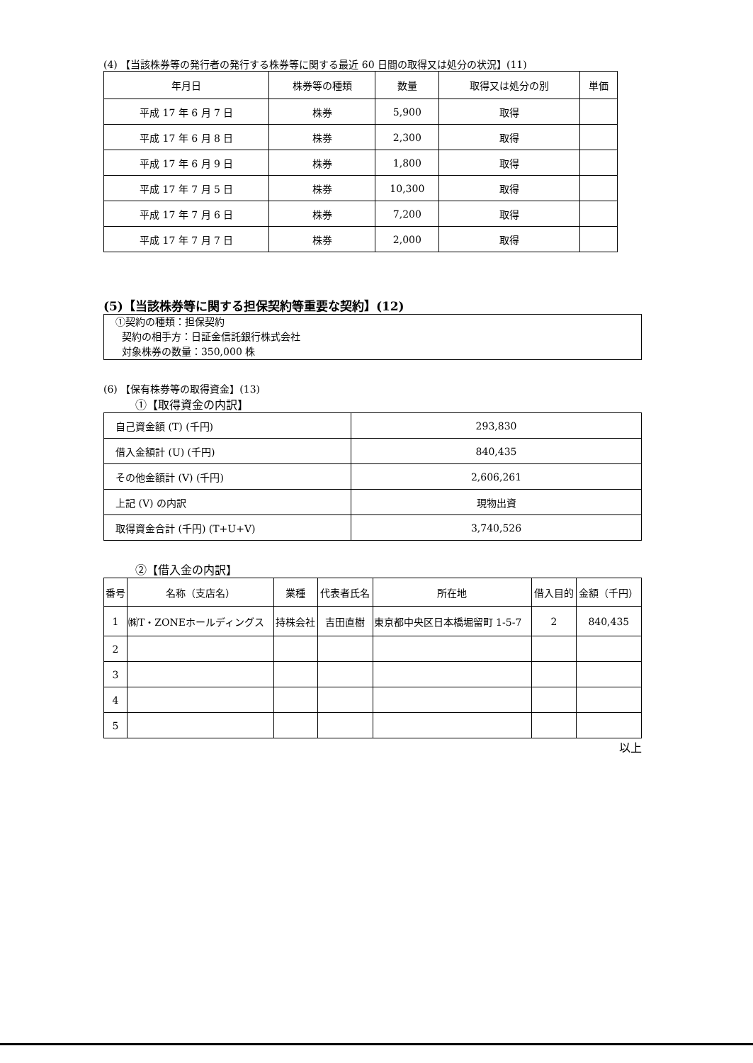(4) 【当該株券等の発行者の発行する株券等に関する最近 60 日間の取得又は処分の状況】(11)
| 年月日 | 株券等の種類 | 数量 | 取得又は処分の別 | 単価 |
| --- | --- | --- | --- | --- |
| 平成 17 年 6 月 7 日 | 株券 | 5,900 | 取得 | |
| 平成 17 年 6 月 8 日 | 株券 | 2,300 | 取得 | |
| 平成 17 年 6 月 9 日 | 株券 | 1,800 | 取得 | |
| 平成 17 年 7 月 5 日 | 株券 | 10,300 | 取得 | |
| 平成 17 年 7 月 6 日 | 株券 | 7,200 | 取得 | |
| 平成 17 年 7 月 7 日 | 株券 | 2,000 | 取得 | |
(5)【当該株券等に関する担保契約等重要な契約】(12)
①契約の種類：担保契約
契約の相手方：日証金信託銀行株式会社
対象株券の数量：350,000 株
(6) 【保有株券等の取得資金】(13)
①【取得資金の内訳】
| 自己資金額 (T) (千円) | 293,830 |
| 借入金額計 (U) (千円) | 840,435 |
| その他金額計 (V) (千円) | 2,606,261 |
| 上記 (V) の内訳 | 現物出資 |
| 取得資金合計 (千円) (T+U+V) | 3,740,526 |
②【借入金の内訳】
| 番号 | 名称（支店名） | 業種 | 代表者氏名 | 所在地 | 借入目的 | 金額（千円） |
| --- | --- | --- | --- | --- | --- | --- |
| 1 | ㈱T・ZONEホールディングス | 持株会社 | 吉田直樹 | 東京都中央区日本橋堀留町 1-5-7 | 2 | 840,435 |
| 2 | | | | | | |
| 3 | | | | | | |
| 4 | | | | | | |
| 5 | | | | | | |
以上